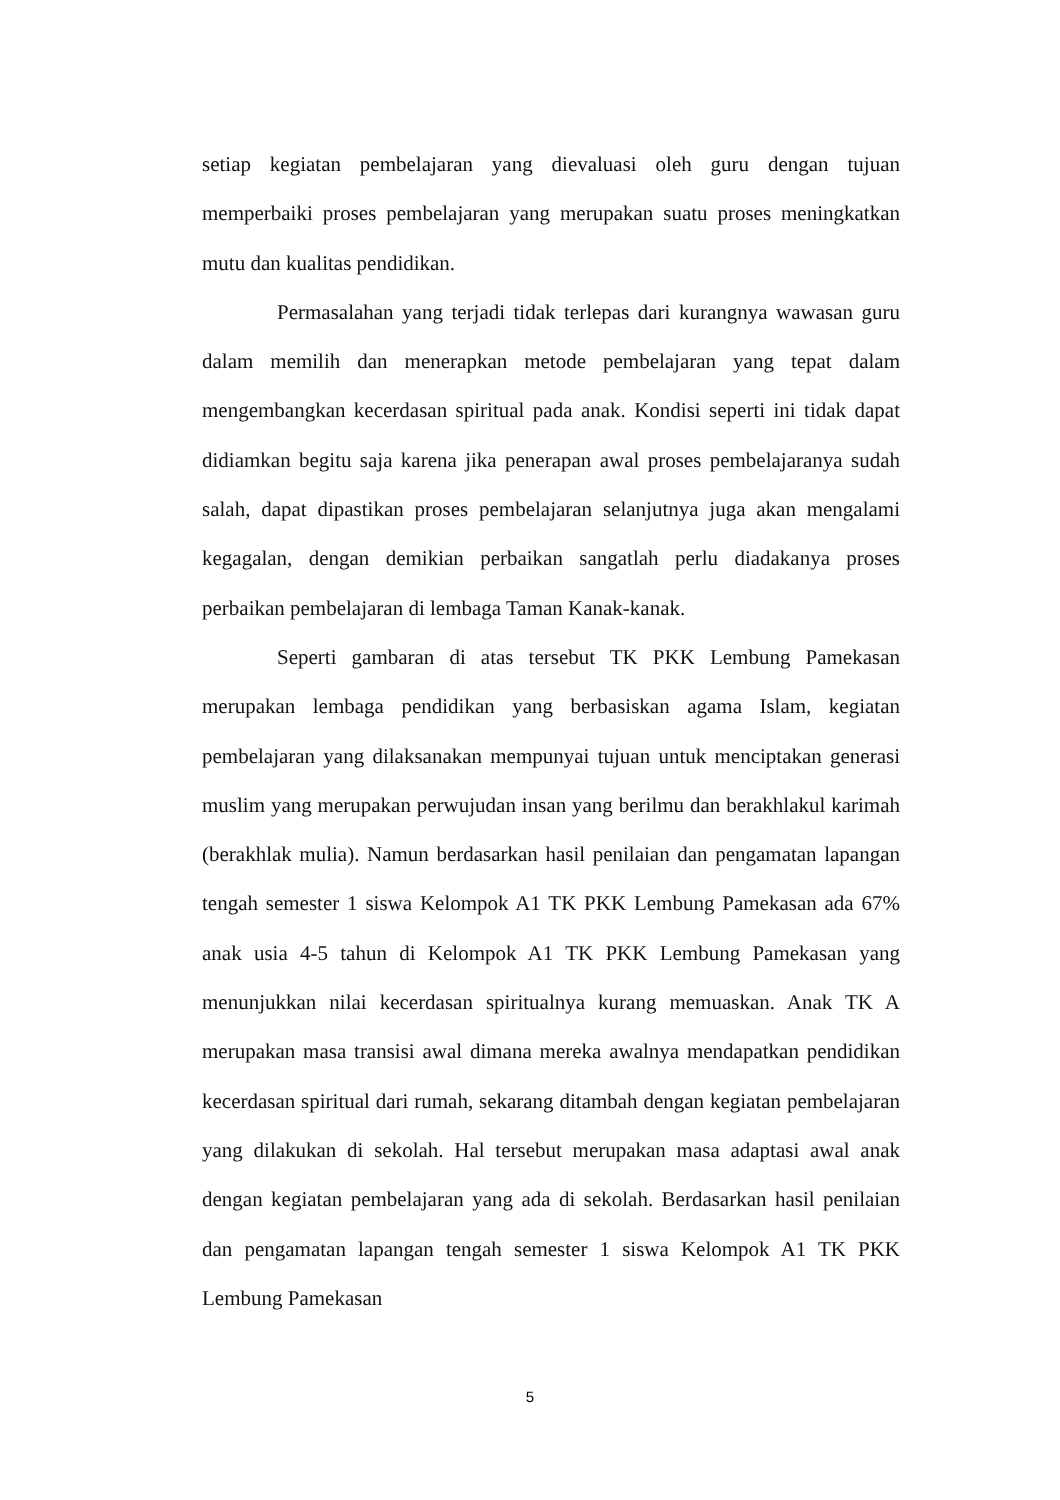setiap kegiatan pembelajaran yang dievaluasi oleh guru dengan tujuan memperbaiki proses pembelajaran yang merupakan suatu proses meningkatkan mutu dan kualitas pendidikan.
Permasalahan yang terjadi tidak terlepas dari kurangnya wawasan guru dalam memilih dan menerapkan metode pembelajaran yang tepat dalam mengembangkan kecerdasan spiritual pada anak. Kondisi seperti ini tidak dapat didiamkan begitu saja karena jika penerapan awal proses pembelajaranya sudah salah, dapat dipastikan proses pembelajaran selanjutnya juga akan mengalami kegagalan, dengan demikian perbaikan sangatlah perlu diadakanya proses perbaikan pembelajaran di lembaga Taman Kanak-kanak.
Seperti gambaran di atas tersebut TK PKK Lembung Pamekasan merupakan lembaga pendidikan yang berbasiskan agama Islam, kegiatan pembelajaran yang dilaksanakan mempunyai tujuan untuk menciptakan generasi muslim yang merupakan perwujudan insan yang berilmu dan berakhlakul karimah (berakhlak mulia). Namun berdasarkan hasil penilaian dan pengamatan lapangan tengah semester 1 siswa Kelompok A1 TK PKK Lembung Pamekasan ada 67% anak usia 4-5 tahun di Kelompok A1 TK PKK Lembung Pamekasan yang menunjukkan nilai kecerdasan spiritualnya kurang memuaskan. Anak TK A merupakan masa transisi awal dimana mereka awalnya mendapatkan pendidikan kecerdasan spiritual dari rumah, sekarang ditambah dengan kegiatan pembelajaran yang dilakukan di sekolah. Hal tersebut merupakan masa adaptasi awal anak dengan kegiatan pembelajaran yang ada di sekolah. Berdasarkan hasil penilaian dan pengamatan lapangan tengah semester 1 siswa Kelompok A1 TK PKK Lembung Pamekasan
5